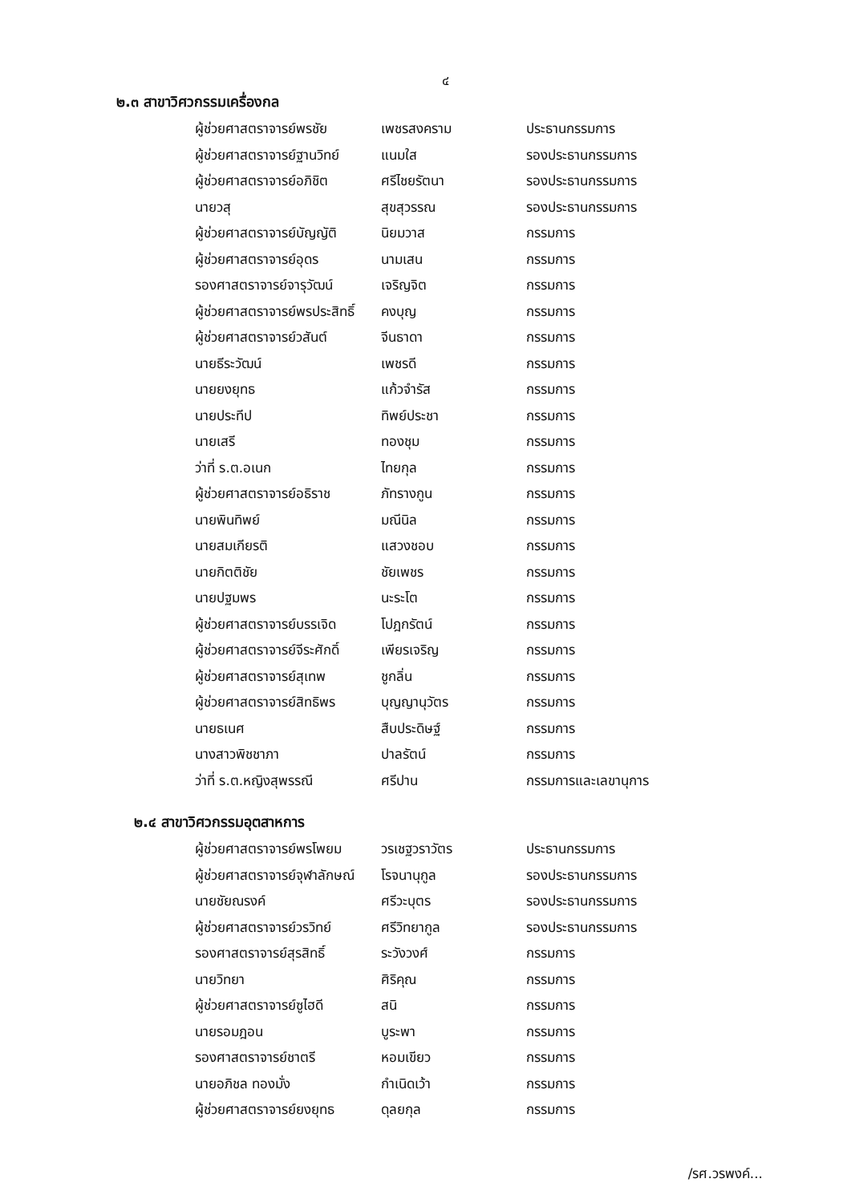๔
๒.๓ สาขาวิศวกรรมเครื่องกล
| ผู้ช่วยศาสตราจารย์พรชัย | เพชรสงคราม | ประธานกรรมการ |
| ผู้ช่วยศาสตราจารย์ฐานวิทย์ | แนมใส | รองประธานกรรมการ |
| ผู้ช่วยศาสตราจารย์อภิชิต | ศรีไชยรัตนา | รองประธานกรรมการ |
| นายวสุ | สุขสุวรรณ | รองประธานกรรมการ |
| ผู้ช่วยศาสตราจารย์บัญญัติ | นิยมวาส | กรรมการ |
| ผู้ช่วยศาสตราจารย์อุดร | นามเสน | กรรมการ |
| รองศาสตราจารย์จารุวัฒน์ | เจริญจิต | กรรมการ |
| ผู้ช่วยศาสตราจารย์พรประสิทธิ์ | คงบุญ | กรรมการ |
| ผู้ช่วยศาสตราจารย์วสันต์ | จีนธาดา | กรรมการ |
| นายธีระวัฒน์ | เพชรดี | กรรมการ |
| นายยงยุทธ | แก้วจำรัส | กรรมการ |
| นายประทีป | ทิพย์ประชา | กรรมการ |
| นายเสรี | ทองชุม | กรรมการ |
| ว่าที่ ร.ต.อเนก | ไทยกุล | กรรมการ |
| ผู้ช่วยศาสตราจารย์อธิราช | ภัทรางกูน | กรรมการ |
| นายพินทิพย์ | มณีนิล | กรรมการ |
| นายสมเกียรติ | แสวงชอบ | กรรมการ |
| นายกิตติชัย | ชัยเพชร | กรรมการ |
| นายปฐมพร | นะระโต | กรรมการ |
| ผู้ช่วยศาสตราจารย์บรรเจิด | โปฎกรัตน์ | กรรมการ |
| ผู้ช่วยศาสตราจารย์จีระศักดิ์ | เพียรเจริญ | กรรมการ |
| ผู้ช่วยศาสตราจารย์สุเทพ | ชูกลิ่น | กรรมการ |
| ผู้ช่วยศาสตราจารย์สิทธิพร | บุญญานุวัตร | กรรมการ |
| นายธเนศ | สืบประดิษฐ์ | กรรมการ |
| นางสาวพิชชาภา | ปาลรัตน์ | กรรมการ |
| ว่าที่ ร.ต.หญิงสุพรรณี | ศรีปาน | กรรมการและเลขานุการ |
๒.๔ สาขาวิศวกรรมอุตสาหการ
| ผู้ช่วยศาสตราจารย์พรโพยม | วรเชฐวราวัตร | ประธานกรรมการ |
| ผู้ช่วยศาสตราจารย์จุฬาลักษณ์ | โรจนานุกูล | รองประธานกรรมการ |
| นายชัยณรงค์ | ศรีวะบุตร | รองประธานกรรมการ |
| ผู้ช่วยศาสตราจารย์วรวิทย์ | ศรีวิทยากูล | รองประธานกรรมการ |
| รองศาสตราจารย์สุรสิทธิ์ | ระวังวงศ์ | กรรมการ |
| นายวิทยา | ศิริคุณ | กรรมการ |
| ผู้ช่วยศาสตราจารย์ซูไฮดี | สนิ | กรรมการ |
| นายรอมฎอน | บูระพา | กรรมการ |
| รองศาสตราจารย์ชาตรี | หอมเขียว | กรรมการ |
| นายอภิชล ทองมั่ง | กำเนิดเว้า | กรรมการ |
| ผู้ช่วยศาสตราจารย์ยงยุทธ | ดุลยกุล | กรรมการ |
/รศ.วรพงค์...